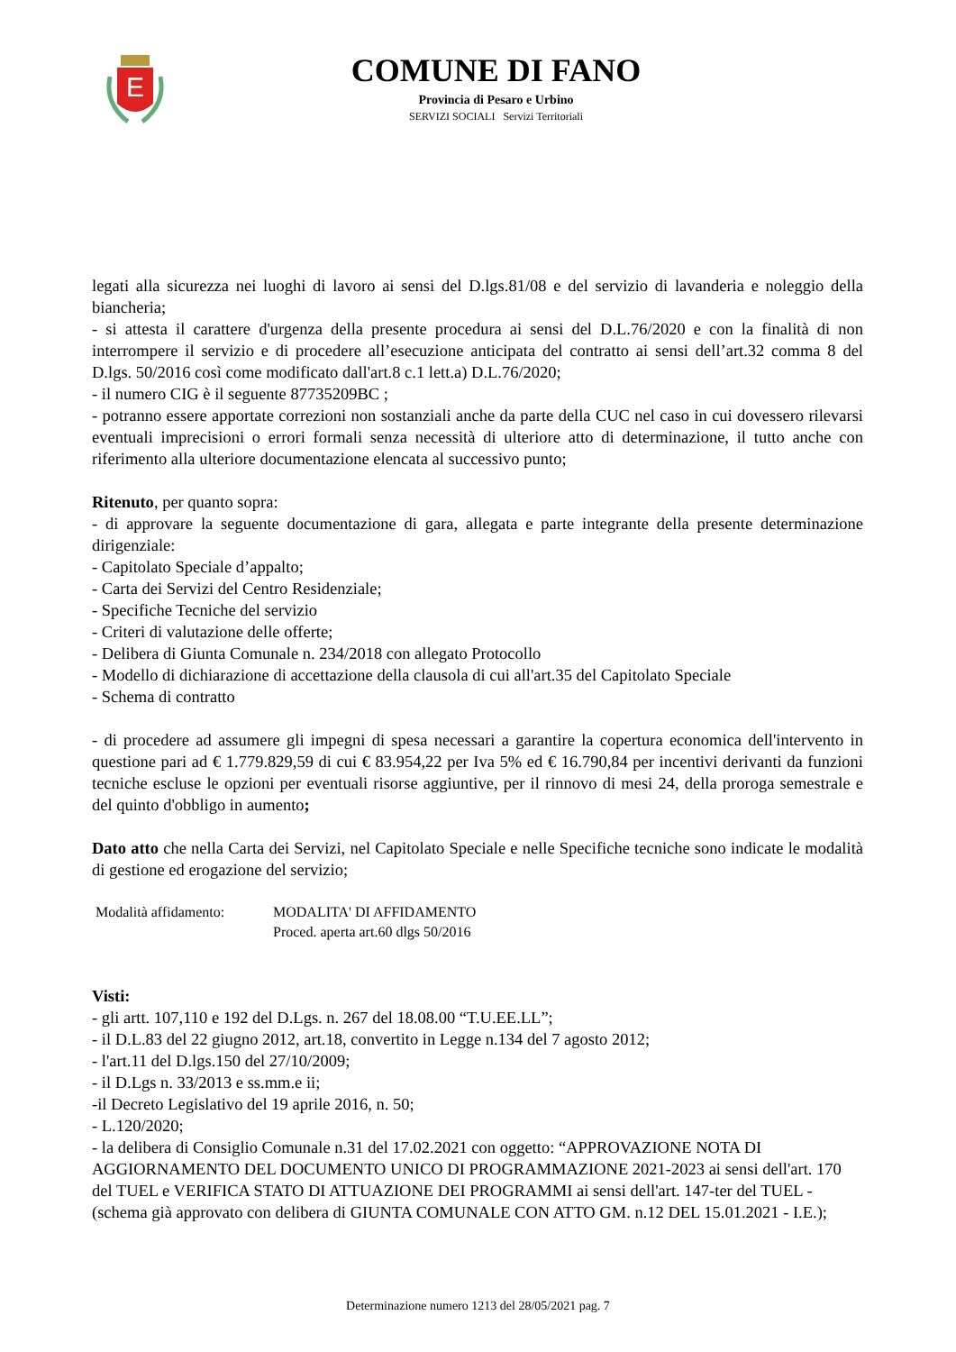E
COMUNE DI FANO
Provincia di Pesaro e Urbino
SERVIZI SOCIALI Servizi Territoriali
legati alla sicurezza nei luoghi di lavoro ai sensi del D.lgs.81/08 e del servizio di lavanderia e noleggio della biancheria;
- si attesta il carattere d'urgenza della presente procedura ai sensi del D.L.76/2020 e con la finalità di non interrompere il servizio e di procedere all’esecuzione anticipata del contratto ai sensi dell’art.32 comma 8 del D.lgs. 50/2016 così come modificato dall'art.8 c.1 lett.a) D.L.76/2020;
- il numero CIG è il seguente 87735209BC ;
- potranno essere apportate correzioni non sostanziali anche da parte della CUC nel caso in cui dovessero rilevarsi eventuali imprecisioni o errori formali senza necessità di ulteriore atto di determinazione, il tutto anche con riferimento alla ulteriore documentazione elencata al successivo punto;
Ritenuto, per quanto sopra:
- di approvare la seguente documentazione di gara, allegata e parte integrante della presente determinazione dirigenziale:
- Capitolato Speciale d’appalto;
- Carta dei Servizi del Centro Residenziale;
- Specifiche Tecniche del servizio
- Criteri di valutazione delle offerte;
- Delibera di Giunta Comunale n. 234/2018 con allegato Protocollo
- Modello di dichiarazione di accettazione della clausola di cui all'art.35 del Capitolato Speciale
- Schema di contratto
- di procedere ad assumere gli impegni di spesa necessari a garantire la copertura economica dell'intervento in questione pari ad € 1.779.829,59 di cui € 83.954,22 per Iva 5% ed € 16.790,84 per incentivi derivanti da funzioni tecniche escluse le opzioni per eventuali risorse aggiuntive, per il rinnovo di mesi 24, della proroga semestrale e del quinto d'obbligo in aumento;
Dato atto che nella Carta dei Servizi, nel Capitolato Speciale e nelle Specifiche tecniche sono indicate le modalità di gestione ed erogazione del servizio;
Modalità affidamento:
MODALITA' DI AFFIDAMENTO
Proced. aperta art.60 dlgs 50/2016
Visti:
- gli artt. 107,110 e 192 del D.Lgs. n. 267 del 18.08.00 “T.U.EE.LL”;
- il D.L.83 del 22 giugno 2012, art.18, convertito in Legge n.134 del 7 agosto 2012;
- l'art.11 del D.lgs.150 del 27/10/2009;
- il D.Lgs n. 33/2013 e ss.mm.e ii;
-il Decreto Legislativo del 19 aprile 2016, n. 50;
- L.120/2020;
- la delibera di Consiglio Comunale n.31 del 17.02.2021 con oggetto: “APPROVAZIONE NOTA DI AGGIORNAMENTO DEL DOCUMENTO UNICO DI PROGRAMMAZIONE 2021-2023 ai sensi dell'art. 170 del TUEL e VERIFICA STATO DI ATTUAZIONE DEI PROGRAMMI ai sensi dell'art. 147-ter del TUEL - (schema già approvato con delibera di GIUNTA COMUNALE CON ATTO GM. n.12 DEL 15.01.2021 - I.E.);
Determinazione numero 1213 del 28/05/2021 pag. 7